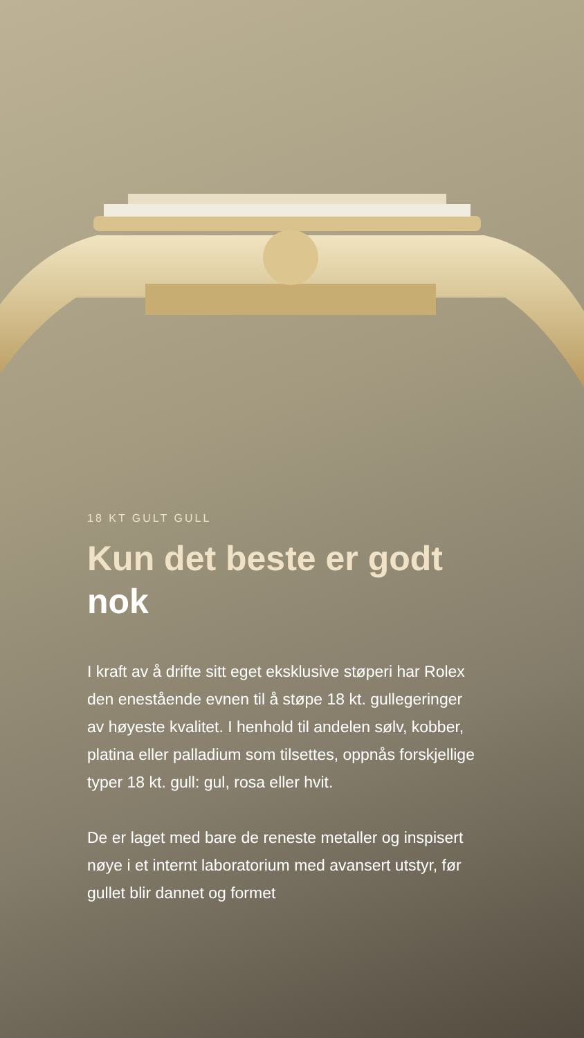18 KT GULT GULL
Kun det beste er godt nok
I kraft av å drifte sitt eget eksklusive støperi har Rolex den enestående evnen til å støpe 18 kt. gullegeringer av høyeste kvalitet. I henhold til andelen sølv, kobber, platina eller palladium som tilsettes, oppnås forskjellige typer 18 kt. gull: gul, rosa eller hvit.
De er laget med bare de reneste metaller og inspisert nøye i et internt laboratorium med avansert utstyr, før gullet blir dannet og formet